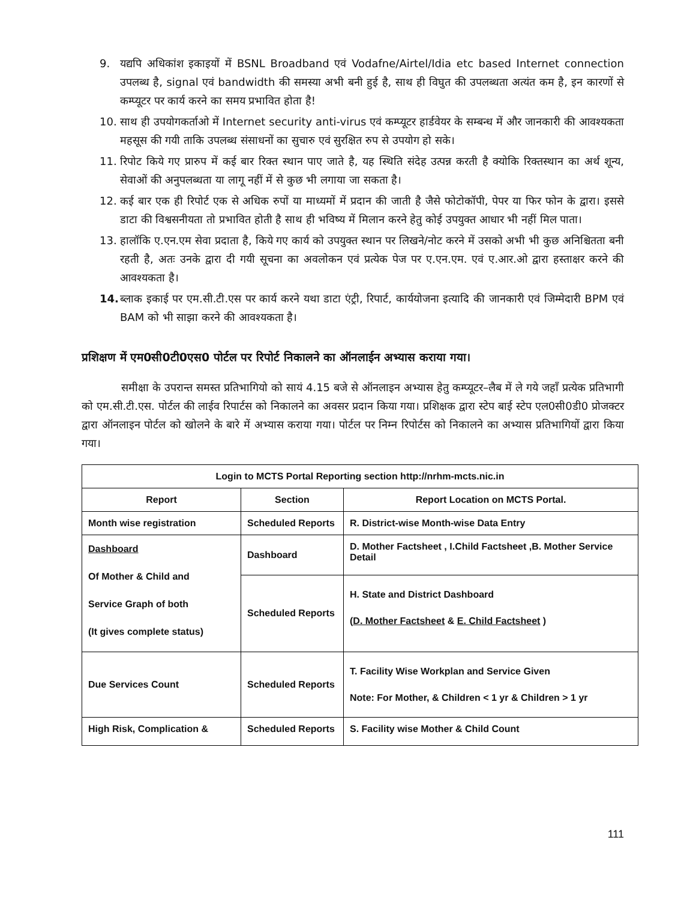9. यद्यपि अधिकांश इकाइयों में BSNL Broadband एवं Vodafne/Airtel/Idia etc based Internet connection उपलब्ध है, signal एवं bandwidth की समस्या अभी बनी हुई है, साथ ही विघुत की उपलब्धता अत्यंत कम है, इन कारणों से कम्प्यूटर पर कार्य करने का समय प्रभावित होता है!
10. साथ ही उपयोगकर्ताओ में Internet security anti-virus एवं कम्प्यूटर हार्डवेयर के सम्बन्ध में और जानकारी की आवश्यकता महसूस की गयी ताकि उपलब्ध संसाधनों का सुचारु एवं सुरक्षित रुप से उपयोग हो सके।
11. रिपोट किये गए प्रारुप में कई बार रिक्त स्थान पाए जाते है, यह स्थिति संदेह उत्पन्न करती है क्योकि रिक्तस्थान का अर्थ शून्य, सेवाओं की अनुपलब्धता या लागू नहीं में से कुछ भी लगाया जा सकता है।
12. कई बार एक ही रिपोर्ट एक से अधिक रुपों या माध्यमों में प्रदान की जाती है जैसे फोटोकॉपी, पेपर या फिर फोन के द्वारा। इससे डाटा की विश्वसनीयता तो प्रभावित होती है साथ ही भविष्य में मिलान करने हेतु कोई उपयुक्त आधार भी नहीं मिल पाता।
13. हालॉकि ए.एन.एम सेवा प्रदाता है, किये गए कार्य को उपयुक्त स्थान पर लिखने/नोट करने में उसको अभी भी कुछ अनिश्चितता बनी रहती है, अतः उनके द्वारा दी गयी सूचना का अवलोकन एवं प्रत्येक पेज पर ए.एन.एम. एवं ए.आर.ओ द्वारा हस्ताक्षर करने की आवश्यकता है।
14. ब्लाक इकाई पर एम.सी.टी.एस पर कार्य करने यथा डाटा एंट्री, रिपार्ट, कार्ययोजना इत्यादि की जानकारी एवं जिम्मेदारी BPM एवं BAM को भी साझा करने की आवश्यकता है।
प्रशिक्षण में एम0सी0टी0एस0 पोर्टल पर रिपोर्ट निकालने का ऑनलाईन अभ्यास कराया गया।
समीक्षा के उपरान्त समस्त प्रतिभागियो को सायं 4.15 बजे से ऑनलाइन अभ्यास हेतु कम्प्यूटर–लैब में ले गये जहॉं प्रत्येक प्रतिभागी को एम.सी.टी.एस. पोर्टल की लाईव रिपार्टस को निकालने का अवसर प्रदान किया गया। प्रशिक्षक द्वारा स्टेप बाई स्टेप एल0सी0डी0 प्रोजक्टर द्वारा ऑनलाइन पोर्टल को खोलने के बारे में अभ्यास कराया गया। पोर्टल पर निम्न रिपोर्टस को निकालने का अभ्यास प्रतिभागियों द्वारा किया गया।
| Login to MCTS Portal Reporting section http://nrhm-mcts.nic.in | | |
| --- | --- | --- |
| Report | Section | Report Location on MCTS Portal. |
| Month wise registration | Scheduled Reports | R. District-wise Month-wise Data Entry |
| Dashboard Of Mother & Child and Service Graph of both (It gives complete status) | Dashboard | D. Mother Factsheet , I.Child Factsheet ,B. Mother Service Detail |
| | Scheduled Reports | H. State and District Dashboard ( D. Mother Factsheet & E. Child Factsheet ) |
| Due Services Count | Scheduled Reports | T. Facility Wise Workplan and Service Given Note: For Mother, & Children < 1 yr & Children > 1 yr |
| High Risk, Complication & | Scheduled Reports | S. Facility wise Mother & Child Count |
111